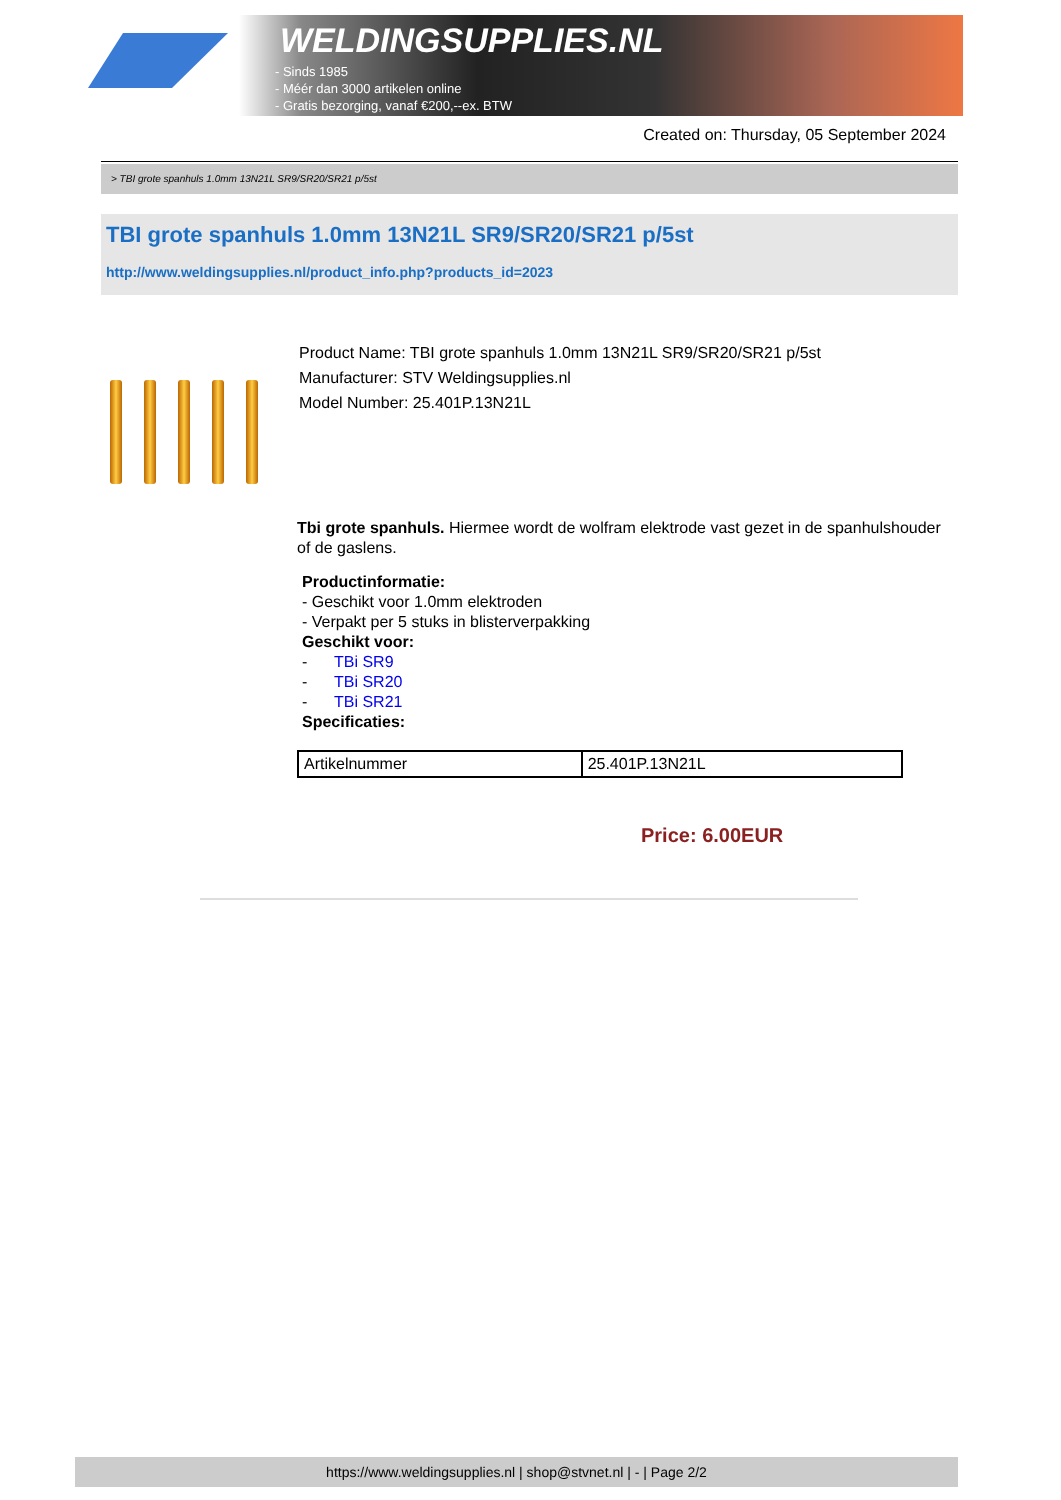WELDINGSUPPLIES.NL
- Sinds 1985
- Méér dan 3000 artikelen online
- Gratis bezorging, vanaf €200,--ex. BTW
Created on: Thursday, 05 September 2024
> TBI grote spanhuls 1.0mm 13N21L SR9/SR20/SR21 p/5st
TBI grote spanhuls 1.0mm 13N21L SR9/SR20/SR21 p/5st
http://www.weldingsupplies.nl/product_info.php?products_id=2023
Product Name: TBI grote spanhuls 1.0mm 13N21L SR9/SR20/SR21 p/5st
Manufacturer: STV Weldingsupplies.nl
Model Number: 25.401P.13N21L
Tbi grote spanhuls. Hiermee wordt de wolfram elektrode vast gezet in de spanhulshouder of de gaslens.
Productinformatie:
- Geschikt voor 1.0mm elektroden
- Verpakt per 5 stuks in blisterverpakking
Geschikt voor:
- TBi SR9
- TBi SR20
- TBi SR21
Specificaties:
| Artikelnummer | 25.401P.13N21L |
Price: 6.00EUR
https://www.weldingsupplies.nl | shop@stvnet.nl | - | Page 2/2